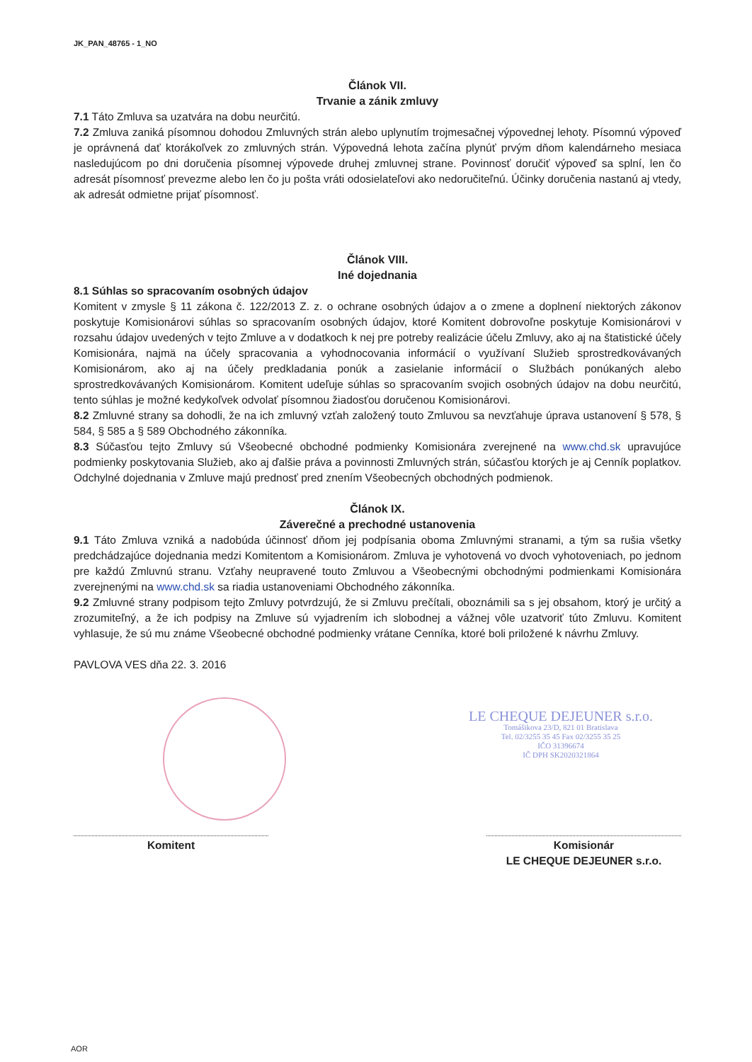JK_PAN_48765 - 1_NO
Článok VII.
Trvanie a zánik zmluvy
7.1 Táto Zmluva sa uzatvára na dobu neurčitú.
7.2 Zmluva zaniká písomnou dohodou Zmluvných strán alebo uplynutím trojmesačnej výpovednej lehoty. Písomnú výpoveď je oprávnená dať ktorákoľvek zo zmluvných strán. Výpovedná lehota začína plynúť prvým dňom kalendárneho mesiaca nasledujúcom po dni doručenia písomnej výpovede druhej zmluvnej strane. Povinnosť doručiť výpoveď sa splní, len čo adresát písomnosť prevezme alebo len čo ju pošta vráti odosielateľovi ako nedoručiteľnú. Účinky doručenia nastanú aj vtedy, ak adresát odmietne prijať písomnosť.
Článok VIII.
Iné dojednania
8.1 Súhlas so spracovaním osobných údajov
Komitent v zmysle § 11 zákona č. 122/2013 Z. z. o ochrane osobných údajov a o zmene a doplnení niektorých zákonov poskytuje Komisionárovi súhlas so spracovaním osobných údajov, ktoré Komitent dobrovoľne poskytuje Komisionárovi v rozsahu údajov uvedených v tejto Zmluve a v dodatkoch k nej pre potreby realizácie účelu Zmluvy, ako aj na štatistické účely Komisionára, najmä na účely spracovania a vyhodnocovania informácií o využívaní Služieb sprostredkovávaných Komisionárom, ako aj na účely predkladania ponúk a zasielanie informácií o Službách ponúkaných alebo sprostredkovávaných Komisionárom. Komitent udeľuje súhlas so spracovaním svojich osobných údajov na dobu neurčitú, tento súhlas je možné kedykoľvek odvolať písomnou žiadosťou doručenou Komisionárovi.
8.2 Zmluvné strany sa dohodli, že na ich zmluvný vzťah založený touto Zmluvou sa nevzťahuje úprava ustanovení § 578, § 584, § 585 a § 589 Obchodného zákonníka.
8.3 Súčasťou tejto Zmluvy sú Všeobecné obchodné podmienky Komisionára zverejnené na www.chd.sk upravujúce podmienky poskytovania Služieb, ako aj ďalšie práva a povinnosti Zmluvných strán, súčasťou ktorých je aj Cenník poplatkov. Odchylné dojednania v Zmluve majú prednosť pred znením Všeobecných obchodných podmienok.
Článok IX.
Záverečné a prechodné ustanovenia
9.1 Táto Zmluva vzniká a nadobúda účinnosť dňom jej podpísania oboma Zmluvnými stranami, a tým sa rušia všetky predchádzajúce dojednania medzi Komitentom a Komisionárom. Zmluva je vyhotovená vo dvoch vyhotoveniach, po jednom pre každú Zmluvnú stranu. Vzťahy neupravené touto Zmluvou a Všeobecnými obchodnými podmienkami Komisionára zverejnenými na www.chd.sk sa riadia ustanoveniami Obchodného zákonníka.
9.2 Zmluvné strany podpisom tejto Zmluvy potvrdzujú, že si Zmluvu prečítali, oboznámili sa s jej obsahom, ktorý je určitý a zrozumiteľný, a že ich podpisy na Zmluve sú vyjadrením ich slobodnej a vážnej vôle uzatvoriť túto Zmluvu. Komitent vyhlasuje, že sú mu známe Všeobecné obchodné podmienky vrátane Cenníka, ktoré boli priložené k návrhu Zmluvy.
PAVLOVA VES dňa 22. 3. 2016
Komitent Komisionár
LE CHEQUE DEJEUNER s.r.o.
LE CHEQUE DEJEUNER s.r.o.
Tomášikova 23/D, 821 01 Bratislava
Tel. 02/3255 35 45 Fax 02/3255 35 25
IČO 31396674
IČ DPH SK2020321864
AOR